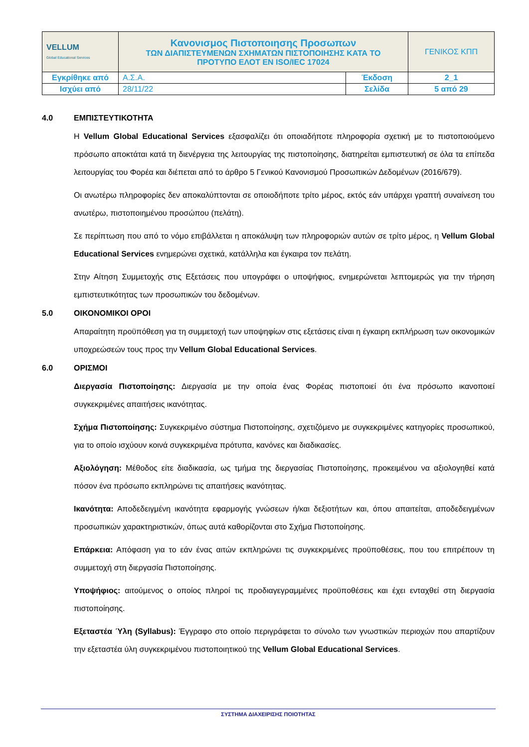| VELLUM Global Educational Services | Κανονισμος Πιστοποιησης Προσωπων ΤΩΝ ΔΙΑΠΙΣΤΕΥΜΕΝΩΝ ΣΧΗΜΑΤΩΝ ΠΙΣΤΟΠΟΙΗΣΗΣ ΚΑΤΑ ΤΟ ΠΡΟΤΥΠΟ ΕΛΟΤ ΕΝ ISO/IEC 17024 | | ΓΕΝΙΚΟΣ ΚΠΠ |
| Εγκρίθηκε από | Α.Σ.Α. | Έκδοση | 2_1 |
| Ισχύει από | 28/11/22 | Σελίδα | 5 από 29 |
4.0 ΕΜΠΙΣΤΕΥΤΙΚΟΤΗΤΑ
Η Vellum Global Educational Services εξασφαλίζει ότι οποιαδήποτε πληροφορία σχετική με το πιστοποιούμενο πρόσωπο αποκτάται κατά τη διενέργεια της λειτουργίας της πιστοποίησης, διατηρείται εμπιστευτική σε όλα τα επίπεδα λειτουργίας του Φορέα και διέπεται από το άρθρο 5 Γενικού Κανονισμού Προσωπικών Δεδομένων (2016/679).
Οι ανωτέρω πληροφορίες δεν αποκαλύπτονται σε οποιοδήποτε τρίτο μέρος, εκτός εάν υπάρχει γραπτή συναίνεση του ανωτέρω, πιστοποιημένου προσώπου (πελάτη).
Σε περίπτωση που από το νόμο επιβάλλεται η αποκάλυψη των πληροφοριών αυτών σε τρίτο μέρος, η Vellum Global Educational Services ενημερώνει σχετικά, κατάλληλα και έγκαιρα τον πελάτη.
Στην Αίτηση Συμμετοχής στις Εξετάσεις που υπογράφει ο υποψήφιος, ενημερώνεται λεπτομερώς για την τήρηση εμπιστευτικότητας των προσωπικών του δεδομένων.
5.0 ΟΙΚΟΝΟΜΙΚΟΙ ΟΡΟΙ
Απαραίτητη προϋπόθεση για τη συμμετοχή των υποψηφίων στις εξετάσεις είναι η έγκαιρη εκπλήρωση των οικονομικών υποχρεώσεών τους προς την Vellum Global Educational Services.
6.0 ΟΡΙΣΜΟΙ
Διεργασία Πιστοποίησης: Διεργασία με την οποία ένας Φορέας πιστοποιεί ότι ένα πρόσωπο ικανοποιεί συγκεκριμένες απαιτήσεις ικανότητας.
Σχήμα Πιστοποίησης: Συγκεκριμένο σύστημα Πιστοποίησης, σχετιζόμενο με συγκεκριμένες κατηγορίες προσωπικού, για το οποίο ισχύουν κοινά συγκεκριμένα πρότυπα, κανόνες και διαδικασίες.
Αξιολόγηση: Μέθοδος είτε διαδικασία, ως τμήμα της διεργασίας Πιστοποίησης, προκειμένου να αξιολογηθεί κατά πόσον ένα πρόσωπο εκπληρώνει τις απαιτήσεις ικανότητας.
Ικανότητα: Αποδεδειγμένη ικανότητα εφαρμογής γνώσεων ή/και δεξιοτήτων και, όπου απαιτείται, αποδεδειγμένων προσωπικών χαρακτηριστικών, όπως αυτά καθορίζονται στο Σχήμα Πιστοποίησης.
Επάρκεια: Απόφαση για το εάν ένας αιτών εκπληρώνει τις συγκεκριμένες προϋποθέσεις, που του επιτρέπουν τη συμμετοχή στη διεργασία Πιστοποίησης.
Υποψήφιος: αιτούμενος ο οποίος πληροί τις προδιαγεγραμμένες προϋποθέσεις και έχει ενταχθεί στη διεργασία πιστοποίησης.
Εξεταστέα Ύλη (Syllabus): Έγγραφο στο οποίο περιγράφεται το σύνολο των γνωστικών περιοχών που απαρτίζουν την εξεταστέα ύλη συγκεκριμένου πιστοποιητικού της Vellum Global Educational Services.
ΣΥΣΤΗΜΑ ΔΙΑΧΕΙΡΙΣΗΣ ΠΟΙΟΤΗΤΑΣ